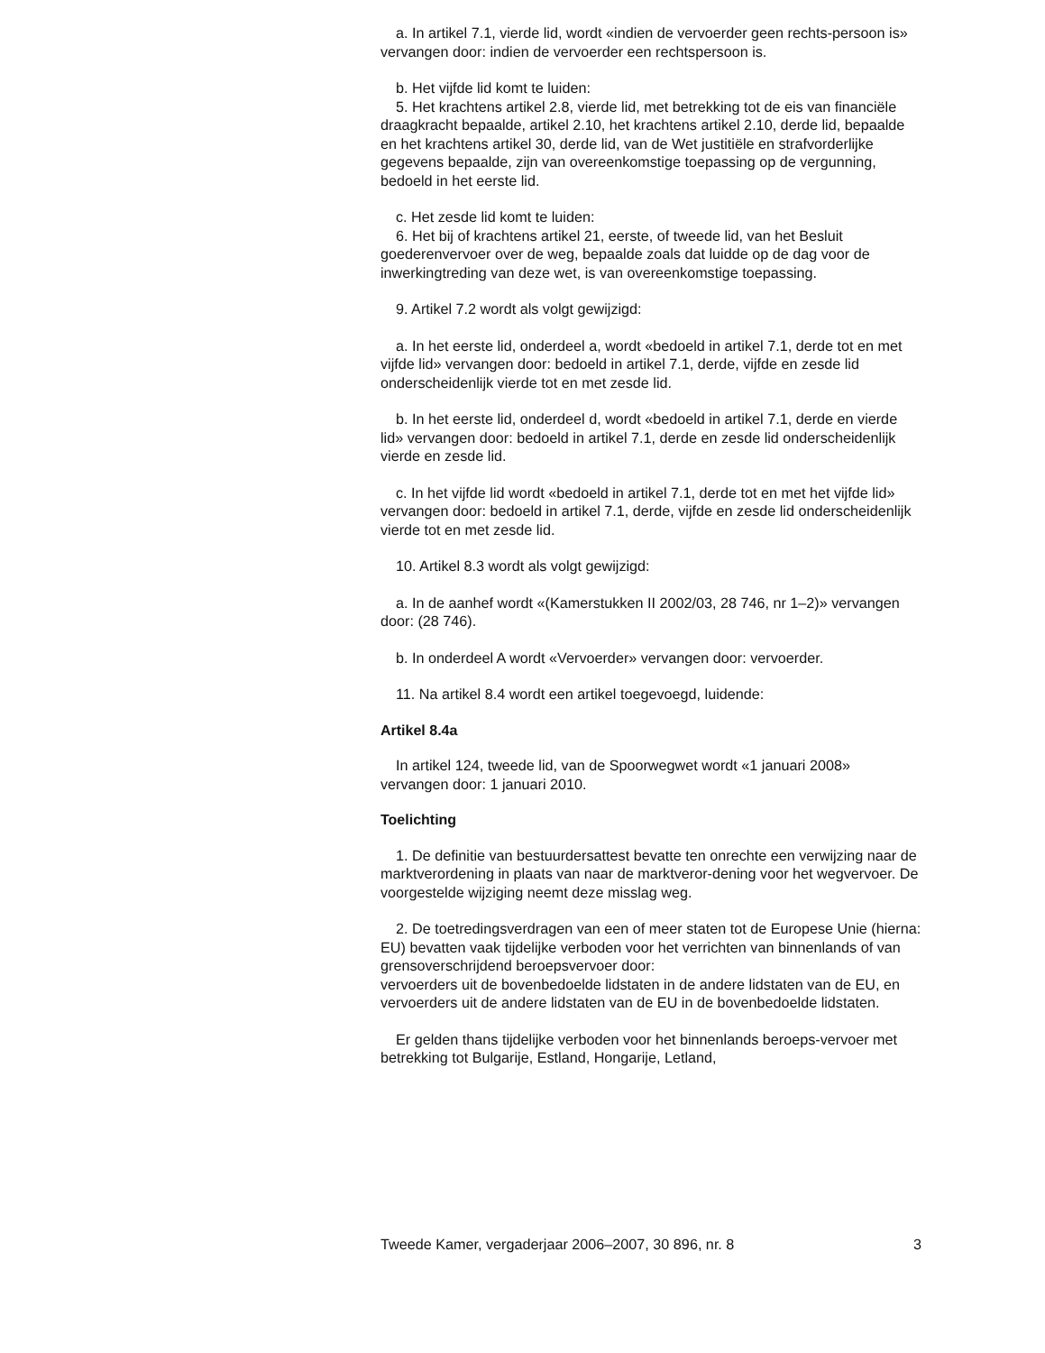a. In artikel 7.1, vierde lid, wordt «indien de vervoerder geen rechts-persoon is» vervangen door: indien de vervoerder een rechtspersoon is.
b. Het vijfde lid komt te luiden:
5. Het krachtens artikel 2.8, vierde lid, met betrekking tot de eis van financiële draagkracht bepaalde, artikel 2.10, het krachtens artikel 2.10, derde lid, bepaalde en het krachtens artikel 30, derde lid, van de Wet justitiële en strafvorderlijke gegevens bepaalde, zijn van overeenkomstige toepassing op de vergunning, bedoeld in het eerste lid.
c. Het zesde lid komt te luiden:
6. Het bij of krachtens artikel 21, eerste, of tweede lid, van het Besluit goederenvervoer over de weg, bepaalde zoals dat luidde op de dag voor de inwerkingtreding van deze wet, is van overeenkomstige toepassing.
9. Artikel 7.2 wordt als volgt gewijzigd:
a. In het eerste lid, onderdeel a, wordt «bedoeld in artikel 7.1, derde tot en met vijfde lid» vervangen door: bedoeld in artikel 7.1, derde, vijfde en zesde lid onderscheidenlijk vierde tot en met zesde lid.
b. In het eerste lid, onderdeel d, wordt «bedoeld in artikel 7.1, derde en vierde lid» vervangen door: bedoeld in artikel 7.1, derde en zesde lid onderscheidenlijk vierde en zesde lid.
c. In het vijfde lid wordt «bedoeld in artikel 7.1, derde tot en met het vijfde lid» vervangen door: bedoeld in artikel 7.1, derde, vijfde en zesde lid onderscheidenlijk vierde tot en met zesde lid.
10. Artikel 8.3 wordt als volgt gewijzigd:
a. In de aanhef wordt «(Kamerstukken II 2002/03, 28 746, nr 1–2)» vervangen door: (28 746).
b. In onderdeel A wordt «Vervoerder» vervangen door: vervoerder.
11. Na artikel 8.4 wordt een artikel toegevoegd, luidende:
Artikel 8.4a
In artikel 124, tweede lid, van de Spoorwegwet wordt «1 januari 2008» vervangen door: 1 januari 2010.
Toelichting
1. De definitie van bestuurdersattest bevatte ten onrechte een verwijzing naar de marktverordening in plaats van naar de marktveror-dening voor het wegvervoer. De voorgestelde wijziging neemt deze misslag weg.
2. De toetredingsverdragen van een of meer staten tot de Europese Unie (hierna: EU) bevatten vaak tijdelijke verboden voor het verrichten van binnenlands of van grensoverschrijdend beroepsvervoer door:
vervoerders uit de bovenbedoelde lidstaten in de andere lidstaten van de EU, en
vervoerders uit de andere lidstaten van de EU in de bovenbedoelde lidstaten.
Er gelden thans tijdelijke verboden voor het binnenlands beroeps-vervoer met betrekking tot Bulgarije, Estland, Hongarije, Letland,
Tweede Kamer, vergaderjaar 2006–2007, 30 896, nr. 8 3